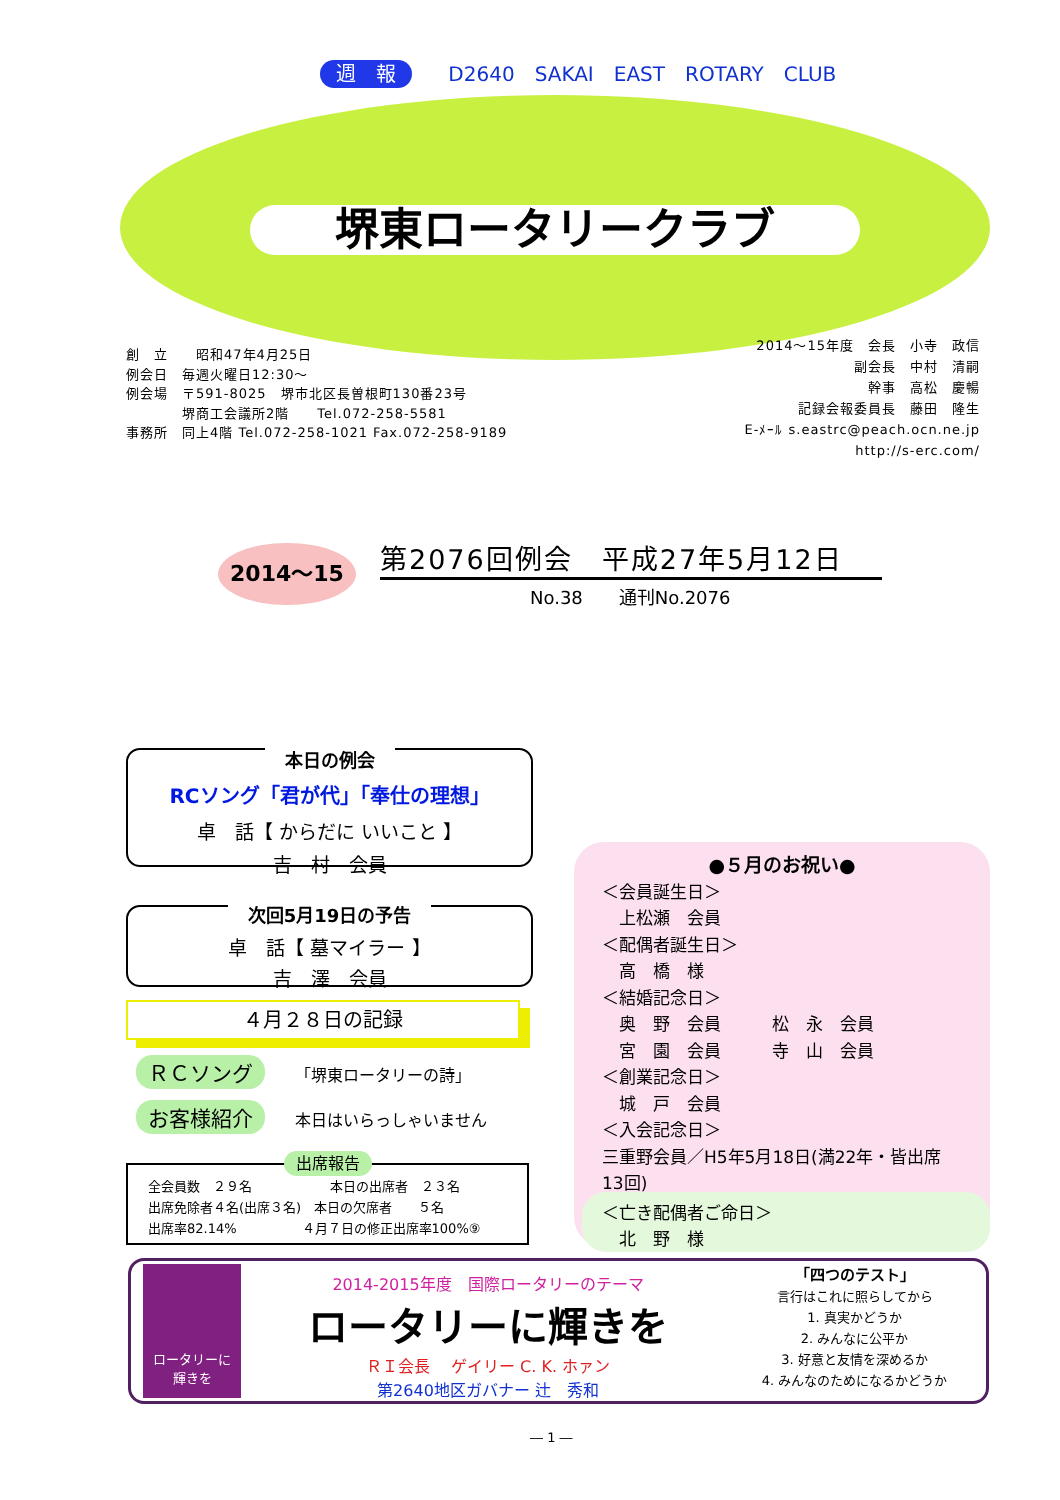週　報 D2640　SAKAI　EAST　ROTARY　CLUB
堺東ロータリークラブ
創　立　　昭和47年4月25日
例会日　毎週火曜日12:30～
例会場　〒591-8025　堺市北区長曽根町130番23号
　　　　堺商工会議所2階　　Tel.072-258-5581
事務所　同上4階 Tel.072-258-1021 Fax.072-258-9189
2014～15年度　会長　小寺　政信
副会長　中村　清嗣
幹事　高松　慶暢
記録会報委員長　藤田　隆生
E-ﾒｰﾙ s.eastrc@peach.ocn.ne.jp
http://s-erc.com/
2014～15 第2076回例会　平成27年5月12日
No.38　　通刊No.2076
本日の例会
RCソング「君が代」「奉仕の理想」
卓　話【 からだに いいこと 】
吉　村　会員
次回5月19日の予告
卓　話【 墓マイラー 】
吉　澤　会員
４月２８日の記録
ＲＣソング 「堺東ロータリーの詩」
お客様紹介 本日はいらっしゃいません
出席報告
全会員数　２９名　　　　　　本日の出席者　２３名
出席免除者４名(出席３名)　本日の欠席者　　５名
出席率82.14%　　　　　４月７日の修正出席率100%⑨
●５月のお祝い●
＜会員誕生日＞
　上松瀬　会員
＜配偶者誕生日＞
　高　橋　様
＜結婚記念日＞
　奥　野　会員　　　松　永　会員
　宮　園　会員　　　寺　山　会員
＜創業記念日＞
　城　戸　会員
＜入会記念日＞
三重野会員／H5年5月18日(満22年・皆出席13回)
＜亡き配偶者ご命日＞
　北　野　様
ロータリーに
輝きを
2014-2015年度　国際ロータリーのテーマ
ロータリーに輝きを
ＲＩ会長　 ゲイリー C. K. ホァン
第2640地区ガバナー 辻　秀和
「四つのテスト」
言行はこれに照らしてから
1. 真実かどうか
2. みんなに公平か
3. 好意と友情を深めるか
4. みんなのためになるかどうか
― 1 ―